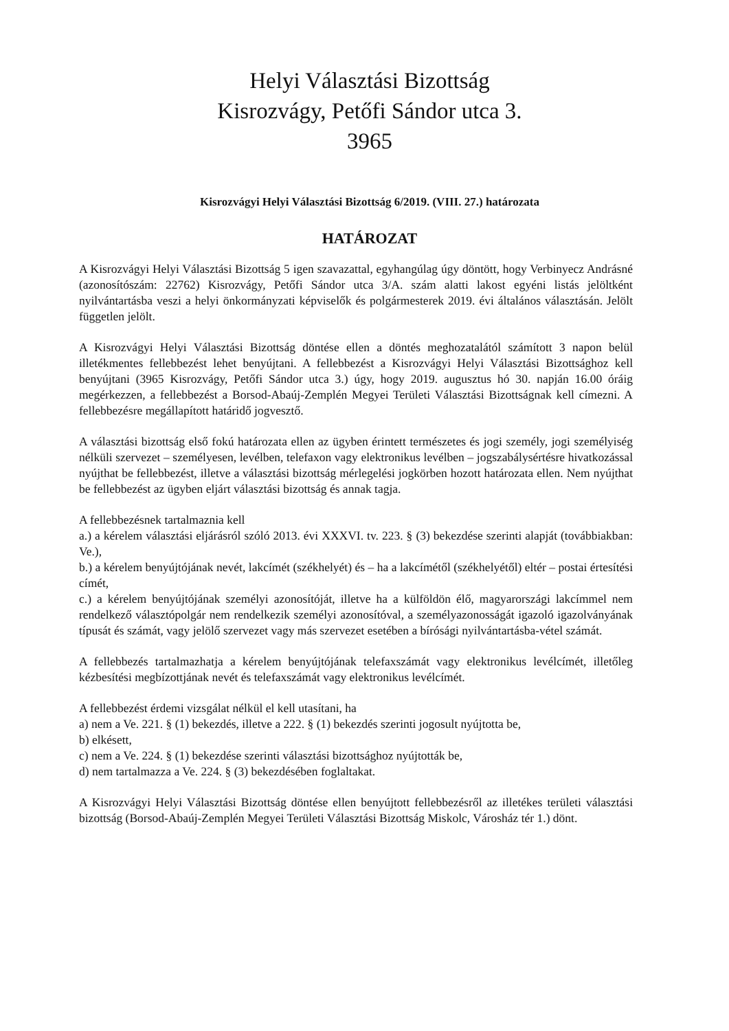Helyi Választási Bizottság
Kisrozvágy, Petőfi Sándor utca 3.
3965
Kisrozvágyi Helyi Választási Bizottság 6/2019. (VIII. 27.) határozata
HATÁROZAT
A Kisrozvágyi Helyi Választási Bizottság 5 igen szavazattal, egyhangúlag úgy döntött, hogy Verbinyecz Andrásné (azonosítószám: 22762) Kisrozvágy, Petőfi Sándor utca 3/A. szám alatti lakost egyéni listás jelöltként nyilvántartásba veszi a helyi önkormányzati képviselők és polgármesterek 2019. évi általános választásán. Jelölt független jelölt.
A Kisrozvágyi Helyi Választási Bizottság döntése ellen a döntés meghozatalától számított 3 napon belül illetékmentes fellebbezést lehet benyújtani. A fellebbezést a Kisrozvágyi Helyi Választási Bizottsághoz kell benyújtani (3965 Kisrozvágy, Petőfi Sándor utca 3.) úgy, hogy 2019. augusztus hó 30. napján 16.00 óráig megérkezzen, a fellebbezést a Borsod-Abaúj-Zemplén Megyei Területi Választási Bizottságnak kell címezni. A fellebbezésre megállapított határidő jogvesztő.
A választási bizottság első fokú határozata ellen az ügyben érintett természetes és jogi személy, jogi személyiség nélküli szervezet – személyesen, levélben, telefaxon vagy elektronikus levélben – jogszabálysértésre hivatkozással nyújthat be fellebbezést, illetve a választási bizottság mérlegelési jogkörben hozott határozata ellen. Nem nyújthat be fellebbezést az ügyben eljárt választási bizottság és annak tagja.
A fellebbezésnek tartalmaznia kell
a.) a kérelem választási eljárásról szóló 2013. évi XXXVI. tv. 223. § (3) bekezdése szerinti alapját (továbbiakban: Ve.),
b.) a kérelem benyújtójának nevét, lakcímét (székhelyét) és – ha a lakcímétől (székhelyétől) eltér – postai értesítési címét,
c.) a kérelem benyújtójának személyi azonosítóját, illetve ha a külföldön élő, magyarországi lakcímmel nem rendelkező választópolgár nem rendelkezik személyi azonosítóval, a személyazonosságát igazoló igazolványának típusát és számát, vagy jelölő szervezet vagy más szervezet esetében a bírósági nyilvántartásba-vétel számát.
A fellebbezés tartalmazhatja a kérelem benyújtójának telefaxszámát vagy elektronikus levélcímét, illetőleg kézbesítési megbízottjának nevét és telefaxszámát vagy elektronikus levélcímét.
A fellebbezést érdemi vizsgálat nélkül el kell utasítani, ha
a) nem a Ve. 221. § (1) bekezdés, illetve a 222. § (1) bekezdés szerinti jogosult nyújtotta be,
b) elkésett,
c) nem a Ve. 224. § (1) bekezdése szerinti választási bizottsághoz nyújtották be,
d) nem tartalmazza a Ve. 224. § (3) bekezdésében foglaltakat.
A Kisrozvágyi Helyi Választási Bizottság döntése ellen benyújtott fellebbezésről az illetékes területi választási bizottság (Borsod-Abaúj-Zemplén Megyei Területi Választási Bizottság Miskolc, Városház tér 1.) dönt.